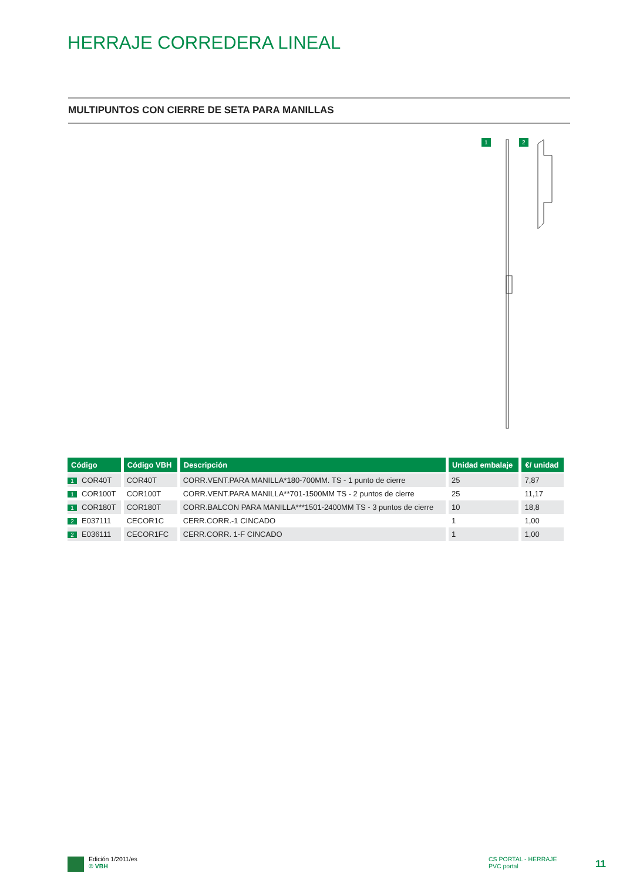HERRAJE CORREDERA LINEAL
MULTIPUNTOS CON CIERRE DE SETA PARA MANILLAS
1 2
| Código | Código VBH | Descripción | Unidad embalaje | €/ unidad |
| --- | --- | --- | --- | --- |
| 1 COR40T | COR40T | CORR.VENT.PARA MANILLA*180-700MM. TS - 1 punto de cierre | 25 | 7,87 |
| 1 COR100T | COR100T | CORR.VENT.PARA MANILLA**701-1500MM TS - 2 puntos de cierre | 25 | 11,17 |
| 1 COR180T | COR180T | CORR.BALCON PARA MANILLA***1501-2400MM TS - 3 puntos de cierre | 10 | 18,8 |
| 2 E037111 | CECOR1C | CERR.CORR.-1 CINCADO | 1 | 1,00 |
| 2 E036111 | CECOR1FC | CERR.CORR. 1-F CINCADO | 1 | 1,00 |
Edición 1/2011/es
© VBH
CS PORTAL - HERRAJE
PVC portal
11